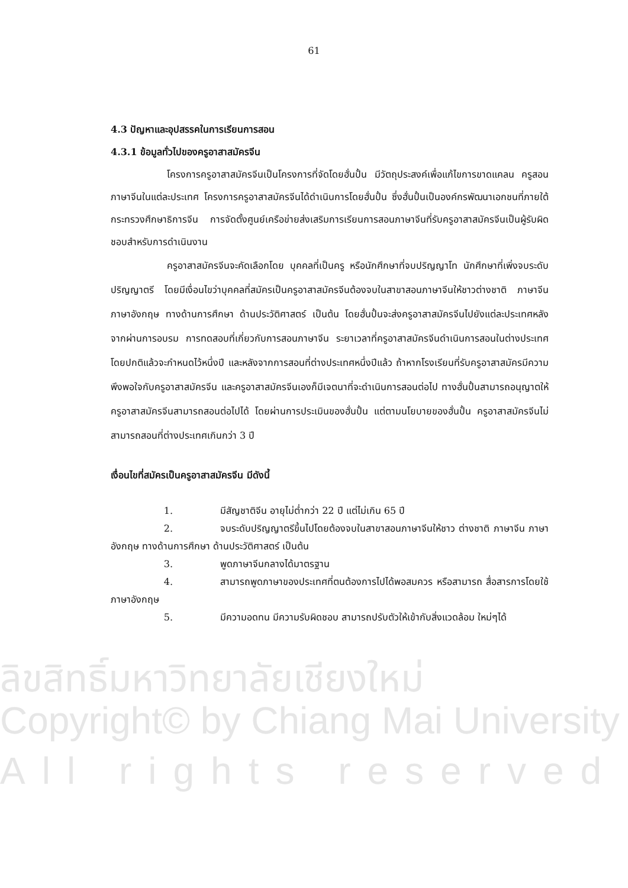ลิขสิทธิ์มหาวิทยาลัยเชียงใหม่
Copyright© by Chiang Mai University
All rights reserved
61
4.3 ปัญหาและอุปสรรคในการเรียนการสอน
4.3.1 ข้อมูลทั่วไปของครูอาสาสมัครจีน
โครงการครูอาสาสมัครจีนเป็นโครงการที่จัดโดยฮั่นปั้น มีวัตถุประสงค์เพื่อแก้ไขการขาดแคลน ครูสอนภาษาจีนในแต่ละประเทศ โครงการครูอาสาสมัครจีนได้ดำเนินการโดยฮั่นปั้น ซึ่งฮั่นปั้นเป็นองค์กรพัฒนาเอกชนที่ภายใต้กระทรวงศึกษาธิการจีน การจัดตั้งศูนย์เครือข่ายส่งเสริมการเรียนการสอนภาษาจีนที่รับครูอาสาสมัครจีนเป็นผู้รับผิดชอบสำหรับการดำเนินงาน
ครูอาสาสมัครจีนจะคัดเลือกโดย บุคคลที่เป็นครู หรือนักศึกษาที่จบปริญญาโท นักศึกษาที่เพิ่งจบระดับปริญญาตรี โดยมีเงื่อนไขว่าบุคคลที่สมัครเป็นครูอาสาสมัครจีนต้องจบในสาขาสอนภาษาจีนให้ชาวต่างชาติ ภาษาจีน ภาษาอังกฤษ ทางด้านการศึกษา ด้านประวัติศาสตร์ เป็นต้น โดยฮั่นปั้นจะส่งครูอาสาสมัครจีนไปยังแต่ละประเทศหลังจากผ่านการอบรม การทดสอบที่เกี่ยวกับการสอนภาษาจีน ระยาเวลาที่ครูอาสาสมัครจีนดำเนินการสอนในต่างประเทศโดยปกติแล้วจะกำหนดไว้หนึ่งปี และหลังจากการสอนที่ต่างประเทศหนึ่งปีแล้ว ถ้าหากโรงเรียนที่รับครูอาสาสมัครมีความพึงพอใจกับครูอาสาสมัครจีน และครูอาสาสมัครจีนเองก็มีเจตนาที่จะดำเนินการสอนต่อไป ทางฮั่นปั้นสามารถอนุญาตให้ครูอาสาสมัครจีนสามารถสอนต่อไปได้ โดยผ่านการประเมินของฮั่นปั้น แต่ตามนโยบายของฮั่นปั้น ครูอาสาสมัครจีนไม่สามารถสอนที่ต่างประเทศเกินกว่า 3 ปี
เงื่อนไขที่สมัครเป็นครูอาสาสมัครจีน มีดังนี้
1. มีสัญชาติจีน อายุไม่ต่ำกว่า 22 ปี แต่ไม่เกิน 65 ปี
2. จบระดับปริญญาตรีขึ้นไปโดยต้องจบในสาขาสอนภาษาจีนให้ชาว ต่างชาติ ภาษาจีน ภาษาอังกฤษ ทางด้านการศึกษา ด้านประวัติศาสตร์ เป็นต้น
3. พูดภาษาจีนกลางได้มาตรฐาน
4. สามารถพูดภาษาของประเทศที่ตนต้องการไปได้พอสมควร หรือสามารถ สื่อสารการโดยใช้ภาษาอังกฤษ
5. มีความอดทน มีความรับผิดชอบ สามารถปรับตัวให้เข้ากับสิ่งแวดล้อม ใหม่ๆได้